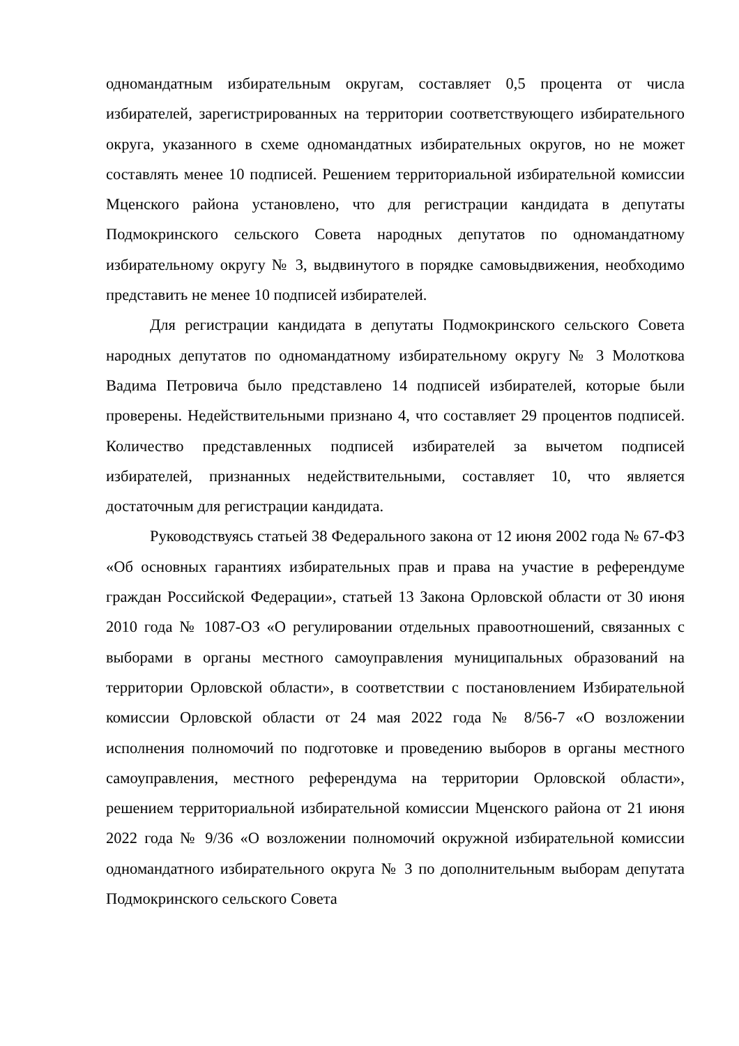одномандатным избирательным округам, составляет 0,5 процента от числа избирателей, зарегистрированных на территории соответствующего избирательного округа, указанного в схеме одномандатных избирательных округов, но не может составлять менее 10 подписей. Решением территориальной избирательной комиссии Мценского района установлено, что для регистрации кандидата в депутаты Подмокринского сельского Совета народных депутатов по одномандатному избирательному округу № 3, выдвинутого в порядке самовыдвижения, необходимо представить не менее 10 подписей избирателей.
Для регистрации кандидата в депутаты Подмокринского сельского Совета народных депутатов по одномандатному избирательному округу № 3 Молоткова Вадима Петровича было представлено 14 подписей избирателей, которые были проверены. Недействительными признано 4, что составляет 29 процентов подписей. Количество представленных подписей избирателей за вычетом подписей избирателей, признанных недействительными, составляет 10, что является достаточным для регистрации кандидата.
Руководствуясь статьей 38 Федерального закона от 12 июня 2002 года № 67-ФЗ «Об основных гарантиях избирательных прав и права на участие в референдуме граждан Российской Федерации», статьей 13 Закона Орловской области от 30 июня 2010 года № 1087-ОЗ «О регулировании отдельных правоотношений, связанных с выборами в органы местного самоуправления муниципальных образований на территории Орловской области», в соответствии с постановлением Избирательной комиссии Орловской области от 24 мая 2022 года № 8/56-7 «О возложении исполнения полномочий по подготовке и проведению выборов в органы местного самоуправления, местного референдума на территории Орловской области», решением территориальной избирательной комиссии Мценского района от 21 июня 2022 года № 9/36 «О возложении полномочий окружной избирательной комиссии одномандатного избирательного округа № 3 по дополнительным выборам депутата Подмокринского сельского Совета